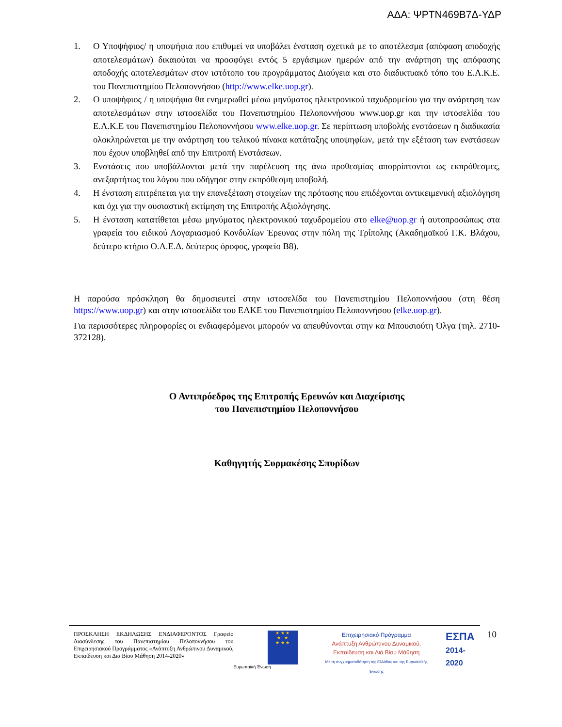ΑΔΑ: ΨΡΤΝ469Β7Δ-ΥΔΡ
1. Ο Υποψήφιος/ η υποψήφια που επιθυμεί να υποβάλει ένσταση σχετικά με το αποτέλεσμα (απόφαση αποδοχής αποτελεσμάτων) δικαιούται να προσφύγει εντός 5 εργάσιμων ημερών από την ανάρτηση της απόφασης αποδοχής αποτελεσμάτων στον ιστότοπο του προγράμματος Διαύγεια και στο διαδικτυακό τόπο του Ε.Λ.Κ.Ε. του Πανεπιστημίου Πελοποννήσου (http://www.elke.uop.gr).
2. Ο υποψήφιος / η υποψήφια θα ενημερωθεί μέσω μηνύματος ηλεκτρονικού ταχυδρομείου για την ανάρτηση των αποτελεσμάτων στην ιστοσελίδα του Πανεπιστημίου Πελοποννήσου www.uop.gr και την ιστοσελίδα του Ε.Λ.Κ.Ε του Πανεπιστημίου Πελοποννήσου www.elke.uop.gr. Σε περίπτωση υποβολής ενστάσεων η διαδικασία ολοκληρώνεται με την ανάρτηση του τελικού πίνακα κατάταξης υποψηφίων, μετά την εξέταση των ενστάσεων που έχουν υποβληθεί από την Επιτροπή Ενστάσεων.
3. Ενστάσεις που υποβάλλονται μετά την παρέλευση της άνω προθεσμίας απορρίπτονται ως εκπρόθεσμες, ανεξαρτήτως του λόγου που οδήγησε στην εκπρόθεσμη υποβολή.
4. Η ένσταση επιτρέπεται για την επανεξέταση στοιχείων της πρότασης που επιδέχονται αντικειμενική αξιολόγηση και όχι για την ουσιαστική εκτίμηση της Επιτροπής Αξιολόγησης.
5. Η ένσταση κατατίθεται μέσω μηνύματος ηλεκτρονικού ταχυδρομείου στο elke@uop.gr ή αυτοπροσώπως στα γραφεία του ειδικού Λογαριασμού Κονδυλίων Έρευνας στην πόλη της Τρίπολης (Ακαδημαϊκού Γ.Κ. Βλάχου, δεύτερο κτήριο Ο.Α.Ε.Δ. δεύτερος όροφος, γραφείο Β8).
Η παρούσα πρόσκληση θα δημοσιευτεί στην ιστοσελίδα του Πανεπιστημίου Πελοποννήσου (στη θέση https://www.uop.gr) και στην ιστοσελίδα του ΕΛΚΕ του Πανεπιστημίου Πελοποννήσου (elke.uop.gr).
Για περισσότερες πληροφορίες οι ενδιαφερόμενοι μπορούν να απευθύνονται στην κα Μπουσιούτη Όλγα (τηλ. 2710-372128).
Ο Αντιπρόεδρος της Επιτροπής Ερευνών και Διαχείρισης
του Πανεπιστημίου Πελοποννήσου
Καθηγητής Συρμακέσης Σπυρίδων
ΠΡΟΣΚΛΗΣΗ ΕΚΔΗΛΩΣΗΣ ΕΝΔΙΑΦΕΡΟΝΤΟΣ Γραφείο Διασύνδεσης του Πανεπιστημίου Πελοποννήσου του Επιχειρησιακού Προγράμματος «Ανάπτυξη Ανθρώπινου Δυναμικού, Εκπαίδευση και Δια Βίου Μάθηση 2014-2020»
★ ★ ★
★ ★
★ ★ ★
Ευρωπαϊκή Ένωση
Επιχειρησιακό Πρόγραμμα
Ανάπτυξη Ανθρώπινου Δυναμικού,
Εκπαίδευση και Διά Βίου Μάθηση
Με τη συγχρηματοδότηση της Ελλάδας και της Ευρωπαϊκής Ένωσης
ΕΣΠΑ
2014-2020
10